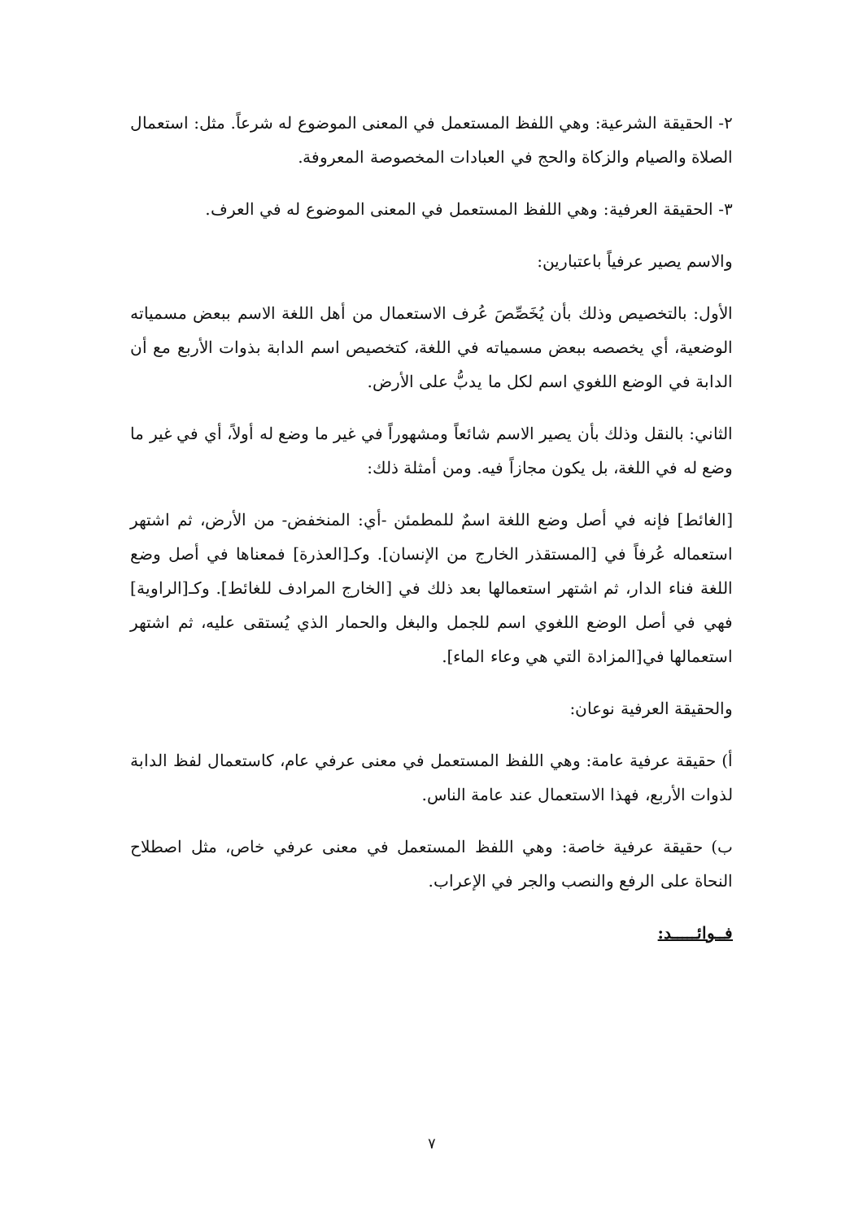٢- الحقيقة الشرعية: وهي اللفظ المستعمل في المعنى الموضوع له شرعاً. مثل: استعمال الصلاة والصيام والزكاة والحج في العبادات المخصوصة المعروفة.
٣- الحقيقة العرفية: وهي اللفظ المستعمل في المعنى الموضوع له في العرف.
والاسم يصير عرفياً باعتبارين:
الأول: بالتخصيص وذلك بأن يُخَصِّصَ عُرف الاستعمال من أهل اللغة الاسم ببعض مسمياته الوضعية، أي يخصصه ببعض مسمياته في اللغة، كتخصيص اسم الدابة بذوات الأربع مع أن الدابة في الوضع اللغوي اسم لكل ما يدبُّ على الأرض.
الثاني: بالنقل وذلك بأن يصير الاسم شائعاً ومشهوراً في غير ما وضع له أولاً، أي في غير ما وضع له في اللغة، بل يكون مجازاً فيه. ومن أمثلة ذلك:
[الغائط] فإنه في أصل وضع اللغة اسمٌ للمطمئن -أي: المنخفض- من الأرض، ثم اشتهر استعماله عُرفاً في [المستقذر الخارج من الإنسان]. وكـ[العذرة] فمعناها في أصل وضع اللغة فناء الدار، ثم اشتهر استعمالها بعد ذلك في [الخارج المرادف للغائط]. وكـ[الراوية] فهي في أصل الوضع اللغوي اسم للجمل والبغل والحمار الذي يُستقى عليه، ثم اشتهر استعمالها في[المزادة التي هي وعاء الماء].
والحقيقة العرفية نوعان:
أ) حقيقة عرفية عامة: وهي اللفظ المستعمل في معنى عرفي عام، كاستعمال لفظ الدابة لذوات الأربع، فهذا الاستعمال عند عامة الناس.
ب) حقيقة عرفية خاصة: وهي اللفظ المستعمل في معنى عرفي خاص، مثل اصطلاح النحاة على الرفع والنصب والجر في الإعراب.
فــوائـــــد:
٧